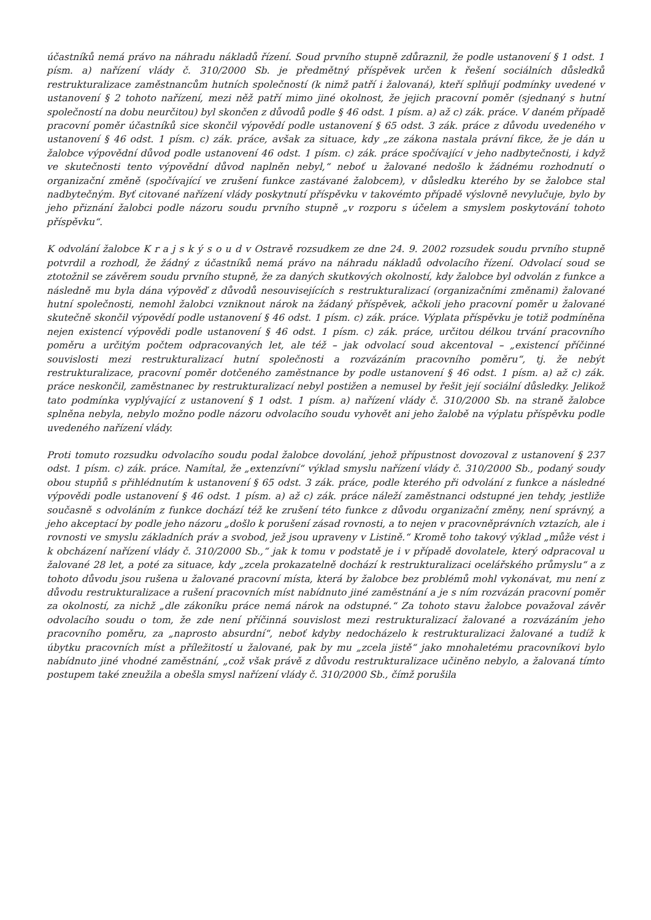účastníků nemá právo na náhradu nákladů řízení. Soud prvního stupně zdůraznil, že podle ustanovení § 1 odst. 1 písm. a) nařízení vlády č. 310/2000 Sb. je předmětný příspěvek určen k řešení sociálních důsledků restrukturalizace zaměstnancům hutních společností (k nimž patří i žalovaná), kteří splňují podmínky uvedené v ustanovení § 2 tohoto nařízení, mezi něž patří mimo jiné okolnost, že jejich pracovní poměr (sjednaný s hutní společností na dobu neurčitou) byl skončen z důvodů podle § 46 odst. 1 písm. a) až c) zák. práce. V daném případě pracovní poměr účastníků sice skončil výpovědí podle ustanovení § 65 odst. 3 zák. práce z důvodu uvedeného v ustanovení § 46 odst. 1 písm. c) zák. práce, avšak za situace, kdy „ze zákona nastala právní fikce, že je dán u žalobce výpovědní důvod podle ustanovení 46 odst. 1 písm. c) zák. práce spočívající v jeho nadbytečnosti, i když ve skutečnosti tento výpovědní důvod naplněn nebyl,“ neboť u žalované nedošlo k žádnému rozhodnutí o organizační změně (spočívající ve zrušení funkce zastávané žalobcem), v důsledku kterého by se žalobce stal nadbytečným. Byť citované nařízení vlády poskytnutí příspěvku v takovémto případě výslovně nevylučuje, bylo by jeho přiznání žalobci podle názoru soudu prvního stupně „v rozporu s účelem a smyslem poskytování tohoto příspěvku“.
K odvolání žalobce K r a j s k ý s o u d v Ostravě rozsudkem ze dne 24. 9. 2002 rozsudek soudu prvního stupně potvrdil a rozhodl, že žádný z účastníků nemá právo na náhradu nákladů odvolacího řízení. Odvolací soud se ztotožnil se závěrem soudu prvního stupně, že za daných skutkových okolností, kdy žalobce byl odvolán z funkce a následně mu byla dána výpověď z důvodů nesouvisejících s restrukturalizací (organizačními změnami) žalované hutní společnosti, nemohl žalobci vzniknout nárok na žádaný příspěvek, ačkoli jeho pracovní poměr u žalované skutečně skončil výpovědí podle ustanovení § 46 odst. 1 písm. c) zák. práce. Výplata příspěvku je totiž podmíněna nejen existencí výpovědi podle ustanovení § 46 odst. 1 písm. c) zák. práce, určitou délkou trvání pracovního poměru a určitým počtem odpracovaných let, ale též – jak odvolací soud akcentoval – „existencí příčinné souvislosti mezi restrukturalizací hutní společnosti a rozvázáním pracovního poměru“, tj. že nebýt restrukturalizace, pracovní poměr dotčeného zaměstnance by podle ustanovení § 46 odst. 1 písm. a) až c) zák. práce neskončil, zaměstnanec by restrukturalizací nebyl postižen a nemusel by řešit její sociální důsledky. Jelikož tato podmínka vyplývající z ustanovení § 1 odst. 1 písm. a) nařízení vlády č. 310/2000 Sb. na straně žalobce splněna nebyla, nebylo možno podle názoru odvolacího soudu vyhovět ani jeho žalobě na výplatu příspěvku podle uvedeného nařízení vlády.
Proti tomuto rozsudku odvolacího soudu podal žalobce dovolání, jehož přípustnost dovozoval z ustanovení § 237 odst. 1 písm. c) zák. práce. Namítal, že „extenzívní“ výklad smyslu nařízení vlády č. 310/2000 Sb., podaný soudy obou stupňů s přihlédnutím k ustanovení § 65 odst. 3 zák. práce, podle kterého při odvolání z funkce a následné výpovědi podle ustanovení § 46 odst. 1 písm. a) až c) zák. práce náleží zaměstnanci odstupné jen tehdy, jestliže současně s odvoláním z funkce dochází též ke zrušení této funkce z důvodu organizační změny, není správný, a jeho akceptací by podle jeho názoru „došlo k porušení zásad rovnosti, a to nejen v pracovněprávních vztazích, ale i rovnosti ve smyslu základních práv a svobod, jež jsou upraveny v Listině.“ Kromě toho takový výklad „může vést i k obcházení nařízení vlády č. 310/2000 Sb.,“ jak k tomu v podstatě je i v případě dovolatele, který odpracoval u žalované 28 let, a poté za situace, kdy „zcela prokazatelně dochází k restrukturalizaci ocelářského průmyslu“ a z tohoto důvodu jsou rušena u žalované pracovní místa, která by žalobce bez problémů mohl vykonávat, mu není z důvodu restrukturalizace a rušení pracovních míst nabídnuto jiné zaměstnání a je s ním rozvázán pracovní poměr za okolností, za nichž „dle zákoníku práce nemá nárok na odstupné.“ Za tohoto stavu žalobce považoval závěr odvolacího soudu o tom, že zde není příčinná souvislost mezi restrukturalizací žalované a rozvázáním jeho pracovního poměru, za „naprosto absurdní“, neboť kdyby nedocházelo k restrukturalizaci žalované a tudíž k úbytku pracovních míst a příležitostí u žalované, pak by mu „zcela jistě“ jako mnohaletému pracovníkovi bylo nabídnuto jiné vhodné zaměstnání, „což však právě z důvodu restrukturalizace učiněno nebylo, a žalovaná tímto postupem také zneužila a obešla smysl nařízení vlády č. 310/2000 Sb., čímž porušila